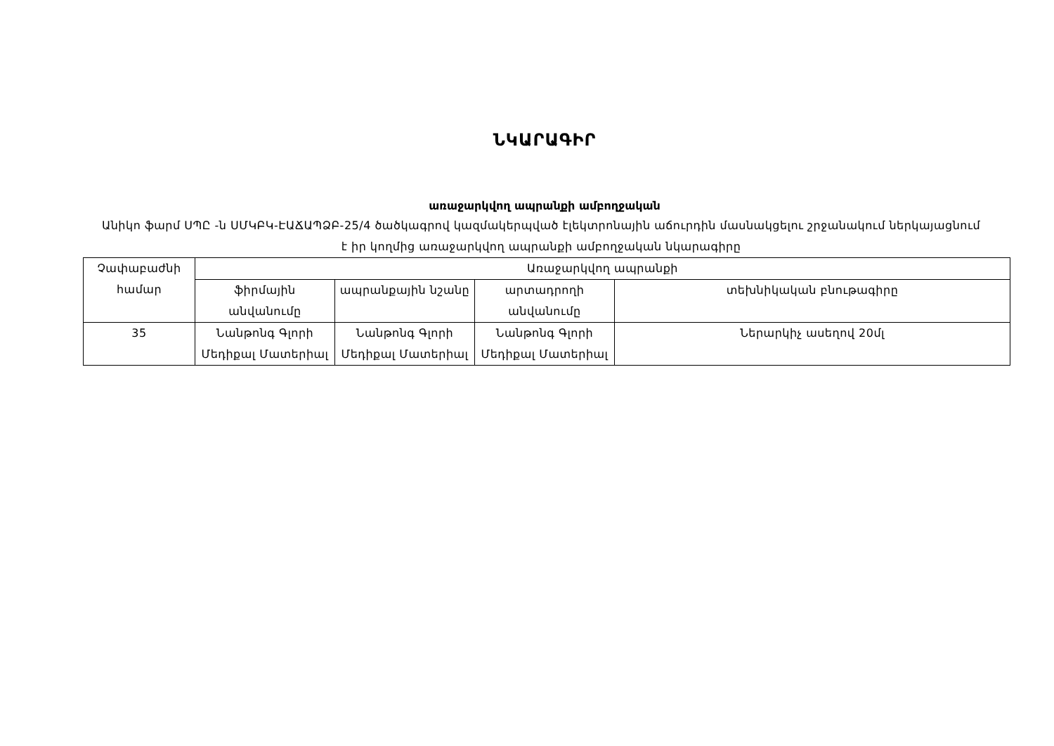ՆԿԱՐԱԳԻՐ
առաջարկվող ապրանքի ամբողջական
Անիկո ֆարմ ՍՊԸ -ն ՍՄԿԲԿ-ԷԱՃԱՊՁԲ-25/4 ծածկագրով կազմակերպված էլեկտրոնային աճուրդին մասնակցելու շրջանակում ներկայացնում է իր կողմից առաջարկվող ապրանքի ամբողջական նկարագիրը
| Չափաբաժնի համար | Առաջարկվող ապրանքի | | | |
| --- | --- | --- | --- | --- |
| | ֆիրմային անվանումը | ապրանքային նշանը | արտադրողի անվանումը | տեխնիկական բնութագիրը |
| 35 | Նանթոնգ Գլորի Մեդիքալ Մատերիալ | Նանթոնգ Գլորի Մեդիքալ Մատերիալ | Նանթոնգ Գլորի Մեդիքալ Մատերիալ | Ներարկիչ ասեղով 20մլ |